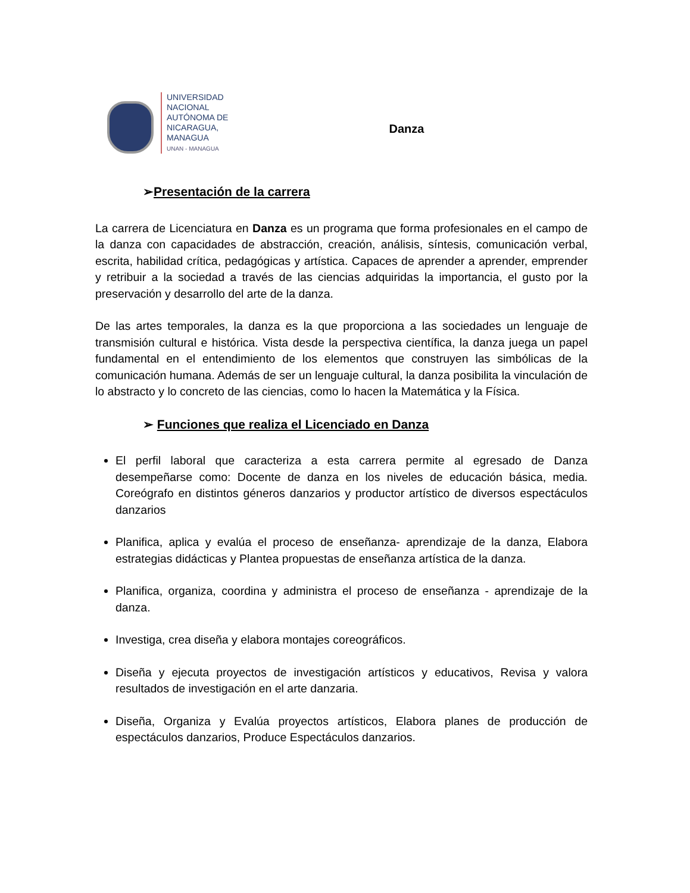UNIVERSIDAD
NACIONAL
AUTÓNOMA DE
NICARAGUA,
MANAGUA
UNAN - MANAGUA
Danza
➢Presentación de la carrera
La carrera de Licenciatura en Danza es un programa que forma profesionales en el campo de la danza con capacidades de abstracción, creación, análisis, síntesis, comunicación verbal, escrita, habilidad crítica, pedagógicas y artística. Capaces de aprender a aprender, emprender y retribuir a la sociedad a través de las ciencias adquiridas la importancia, el gusto por la preservación y desarrollo del arte de la danza.
De las artes temporales, la danza es la que proporciona a las sociedades un lenguaje de transmisión cultural e histórica. Vista desde la perspectiva científica, la danza juega un papel fundamental en el entendimiento de los elementos que construyen las simbólicas de la comunicación humana. Además de ser un lenguaje cultural, la danza posibilita la vinculación de lo abstracto y lo concreto de las ciencias, como lo hacen la Matemática y la Física.
➢ Funciones que realiza el Licenciado en Danza
El perfil laboral que caracteriza a esta carrera permite al egresado de Danza desempeñarse como: Docente de danza en los niveles de educación básica, media. Coreógrafo en distintos géneros danzarios y productor artístico de diversos espectáculos danzarios
Planifica, aplica y evalúa el proceso de enseñanza- aprendizaje de la danza, Elabora estrategias didácticas y Plantea propuestas de enseñanza artística de la danza.
Planifica, organiza, coordina y administra el proceso de enseñanza - aprendizaje de la danza.
Investiga, crea diseña y elabora montajes coreográficos.
Diseña y ejecuta proyectos de investigación artísticos y educativos, Revisa y valora resultados de investigación en el arte danzaria.
Diseña, Organiza y Evalúa proyectos artísticos, Elabora planes de producción de espectáculos danzarios, Produce Espectáculos danzarios.